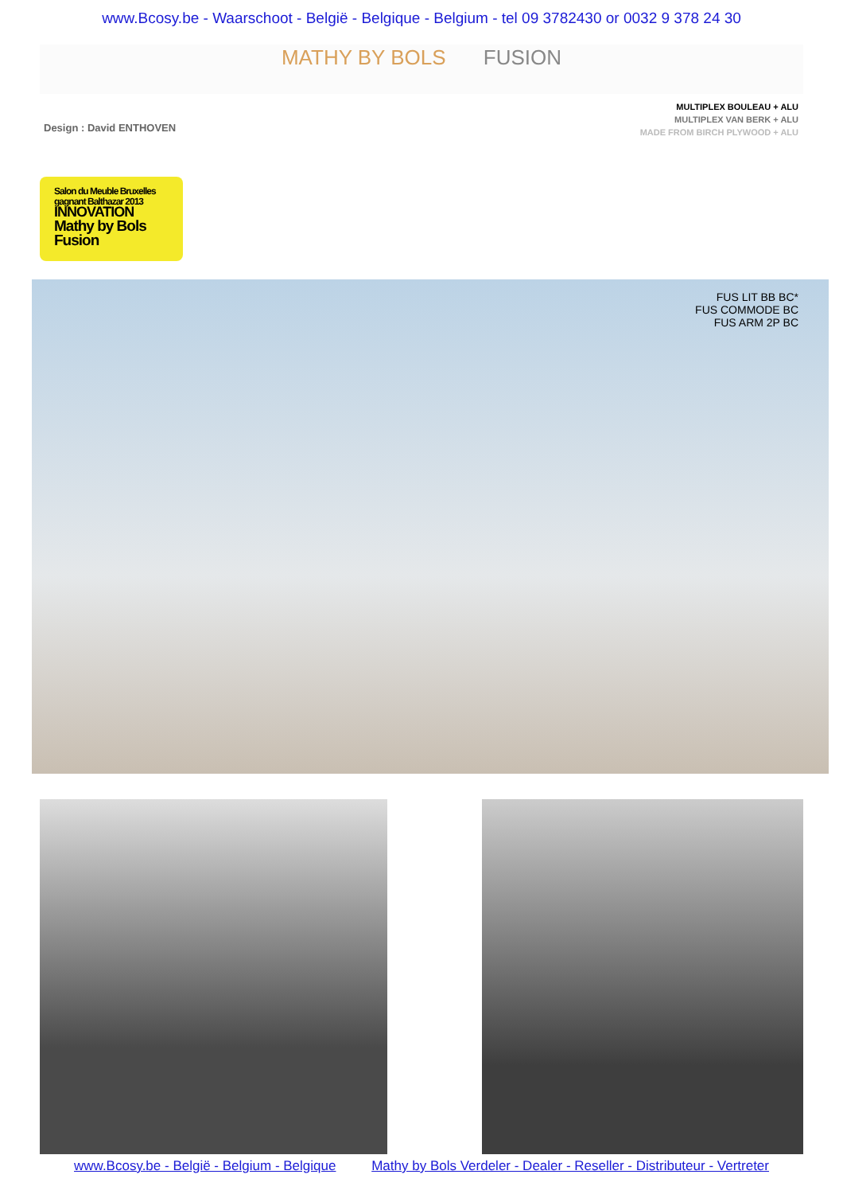www.Bcosy.be - Waarschoot - België - Belgique - Belgium - tel 09 3782430 or 0032 9 378 24 30
MATHY BY BOLS FUSION
Design : David ENTHOVEN
MULTIPLEX BOULEAU + ALU
MULTIPLEX VAN BERK + ALU
MADE FROM BIRCH PLYWOOD + ALU
Salon du Meuble Bruxelles
gagnant Balthazar 2013
INNOVATION
Mathy by Bols
Fusion
FUS LIT BB BC*
FUS COMMODE BC
FUS ARM 2P BC
www.Bcosy.be - België - Belgium - Belgique Mathy by Bols Verdeler - Dealer - Reseller - Distributeur - Vertreter